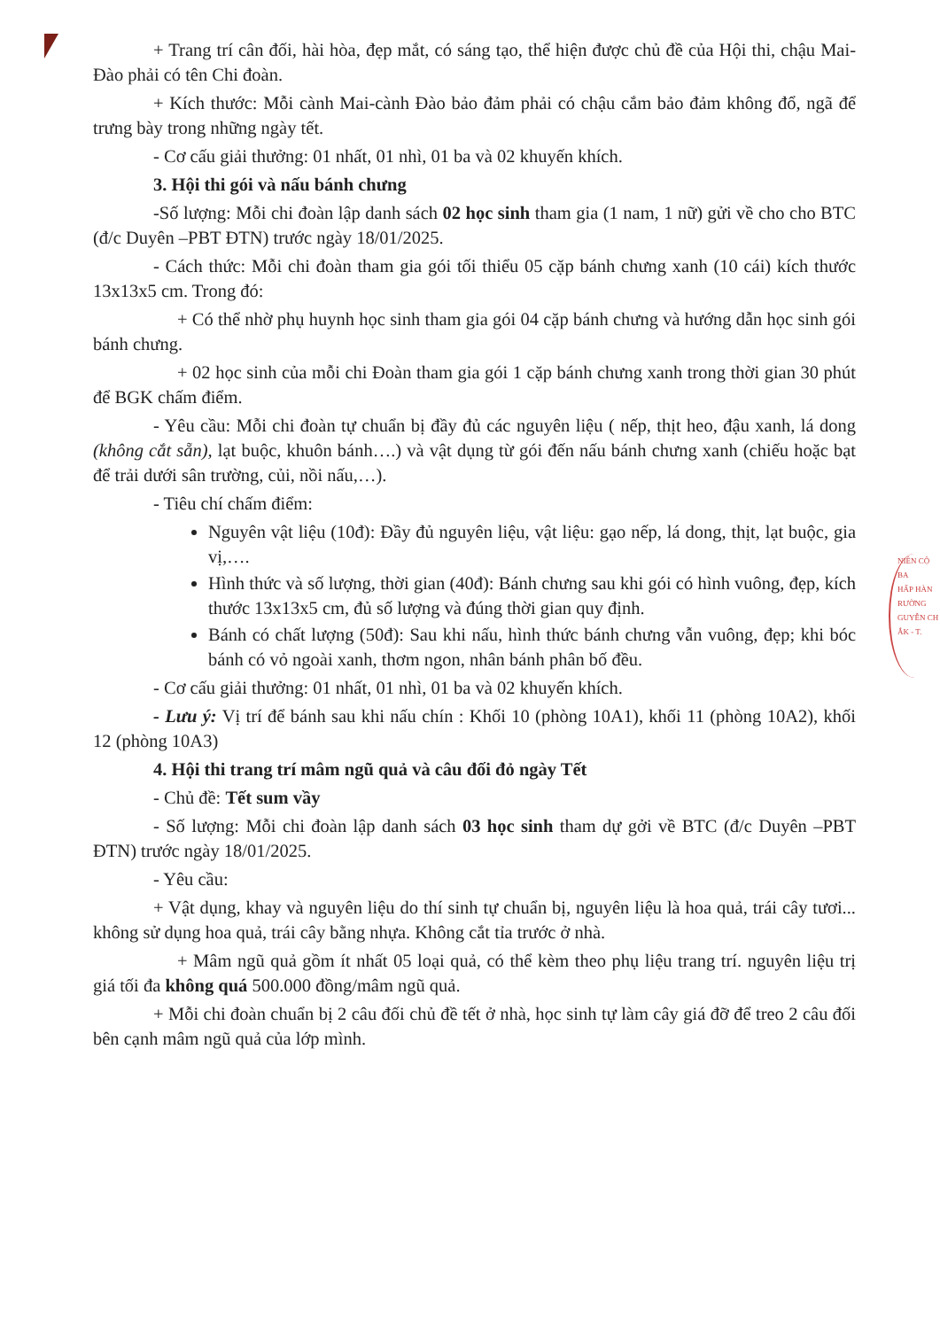+ Trang trí cân đối, hài hòa, đẹp mắt, có sáng tạo, thể hiện được chủ đề của Hội thi, chậu Mai-Đào phải có tên Chi đoàn.
+ Kích thước: Mỗi cành Mai-cành Đào bảo đảm phải có chậu cắm bảo đảm không đổ, ngã để trưng bày trong những ngày tết.
- Cơ cấu giải thưởng: 01 nhất, 01 nhì, 01 ba và 02 khuyến khích.
3. Hội thi gói và nấu bánh chưng
-Số lượng: Mỗi chi đoàn lập danh sách 02 học sinh tham gia (1 nam, 1 nữ) gửi về cho cho BTC (đ/c Duyên –PBT ĐTN) trước ngày 18/01/2025.
- Cách thức: Mỗi chi đoàn tham gia gói tối thiểu 05 cặp bánh chưng xanh (10 cái) kích thước 13x13x5 cm. Trong đó:
+ Có thể nhờ phụ huynh học sinh tham gia gói 04 cặp bánh chưng và hướng dẫn học sinh gói bánh chưng.
+ 02 học sinh của mỗi chi Đoàn tham gia gói 1 cặp bánh chưng xanh trong thời gian 30 phút để BGK chấm điểm.
- Yêu cầu: Mỗi chi đoàn tự chuẩn bị đầy đủ các nguyên liệu ( nếp, thịt heo, đậu xanh, lá dong (không cắt sẵn), lạt buộc, khuôn bánh….) và vật dụng từ gói đến nấu bánh chưng xanh (chiếu hoặc bạt để trải dưới sân trường, củi, nồi nấu,…).
- Tiêu chí chấm điểm:
Nguyên vật liệu (10đ): Đầy đủ nguyên liệu, vật liệu: gạo nếp, lá dong, thịt, lạt buộc, gia vị,….
Hình thức và số lượng, thời gian (40đ): Bánh chưng sau khi gói có hình vuông, đẹp, kích thước 13x13x5 cm, đủ số lượng và đúng thời gian quy định.
Bánh có chất lượng (50đ): Sau khi nấu, hình thức bánh chưng vẫn vuông, đẹp; khi bóc bánh có vỏ ngoài xanh, thơm ngon, nhân bánh phân bố đều.
- Cơ cấu giải thưởng: 01 nhất, 01 nhì, 01 ba và 02 khuyến khích.
- Lưu ý: Vị trí để bánh sau khi nấu chín : Khối 10 (phòng 10A1), khối 11 (phòng 10A2), khối 12 (phòng 10A3)
4. Hội thi trang trí mâm ngũ quả và câu đối đỏ ngày Tết
- Chủ đề: Tết sum vầy
- Số lượng: Mỗi chi đoàn lập danh sách 03 học sinh tham dự gởi về BTC (đ/c Duyên –PBT ĐTN) trước ngày 18/01/2025.
- Yêu cầu:
+ Vật dụng, khay và nguyên liệu do thí sinh tự chuẩn bị, nguyên liệu là hoa quả, trái cây tươi... không sử dụng hoa quả, trái cây bằng nhựa. Không cắt tỉa trước ở nhà.
+ Mâm ngũ quả gồm ít nhất 05 loại quả, có thể kèm theo phụ liệu trang trí. nguyên liệu trị giá tối đa không quá 500.000 đồng/mâm ngũ quả.
+ Mỗi chi đoàn chuẩn bị 2 câu đối chủ đề tết ở nhà, học sinh tự làm cây giá đỡ để treo 2 câu đối bên cạnh mâm ngũ quả của lớp mình.
NIÊN CỘ
BA
HẤP HÀN
RƯỜNG
GUYỄN CH
ẮK - T.